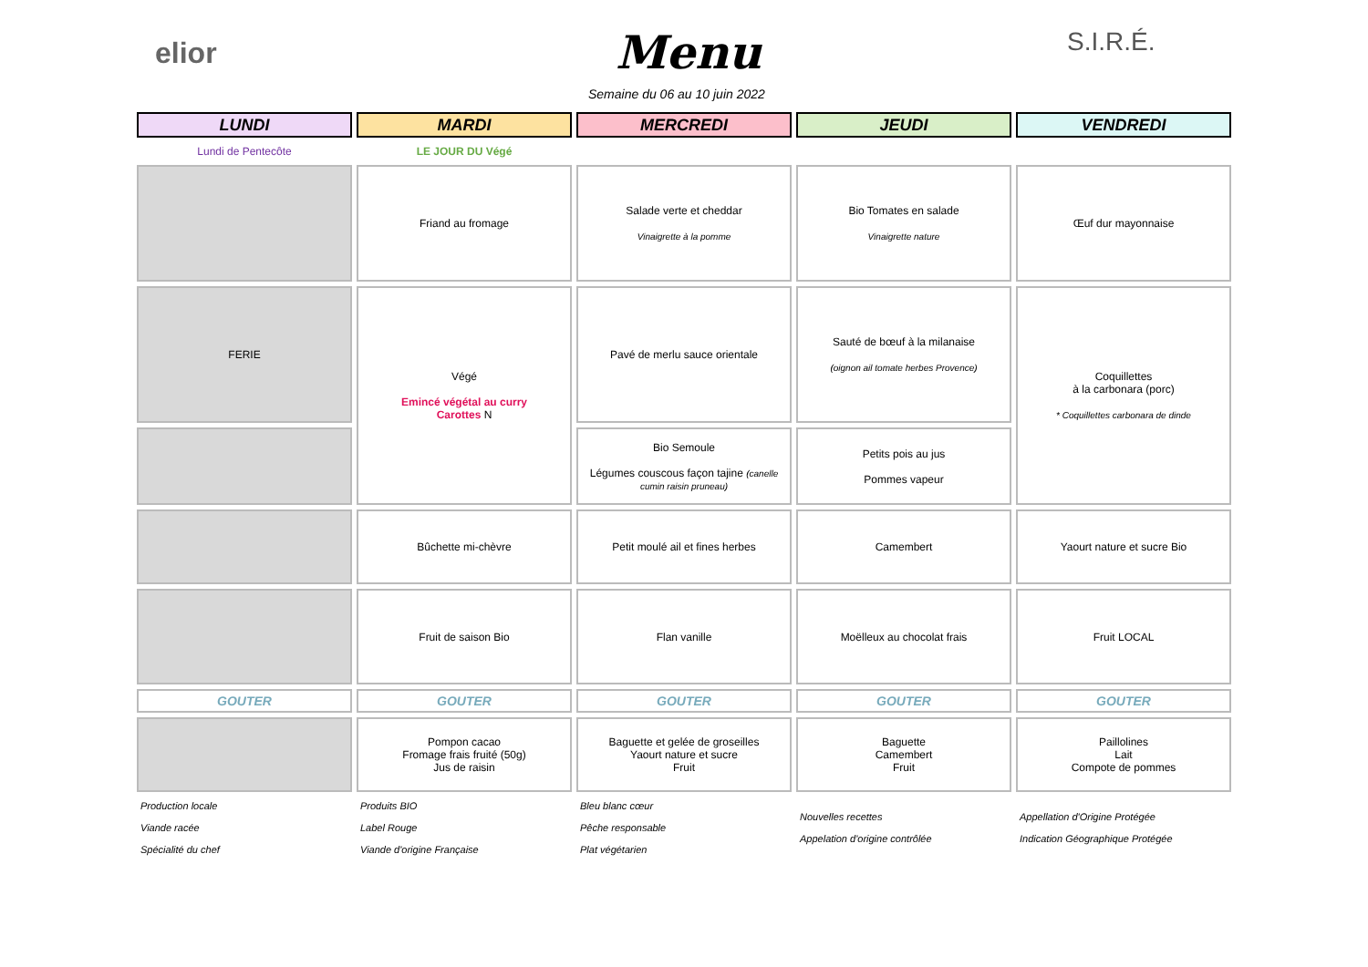elior Menu
Semaine du 06 au 10 juin 2022
S.I.R.É.
| LUNDI | MARDI | MERCREDI | JEUDI | VENDREDI |
| Lundi de Pentecôte | LE JOUR DU Végé | | | |
| | Friand au fromage | Salade verte et cheddar Vinaigrette à la pomme | Bio Tomates en salade Vinaigrette nature | Œuf dur mayonnaise |
| FERIE | Végé Emincé végétal au curry Carottes N | Pavé de merlu sauce orientale | Sauté de bœuf à la milanaise (oignon ail tomate herbes Provence) | Coquillettes à la carbonara (porc) * Coquillettes carbonara de dinde |
| | | Bio Semoule Légumes couscous façon tajine (canelle cumin raisin pruneau) | Petits pois au jus Pommes vapeur | |
| | Bûchette mi-chèvre | Petit moulé ail et fines herbes | Camembert | Yaourt nature et sucre Bio |
| | Fruit de saison Bio | Flan vanille | Moëlleux au chocolat frais | Fruit LOCAL |
| GOUTER | GOUTER | GOUTER | GOUTER | GOUTER |
| | Pompon cacao Fromage frais fruité (50g) Jus de raisin | Baguette et gelée de groseilles Yaourt nature et sucre Fruit | Baguette Camembert Fruit | Paillolines Lait Compote de pommes |
| Production locale Viande racée Spécialité du chef | Produits BIO Label Rouge Viande d'origine Française | Bleu blanc cœur Pêche responsable Plat végétarien | Nouvelles recettes Appelation d'origine contrôlée | Appellation d'Origine Protégée Indication Géographique Protégée |